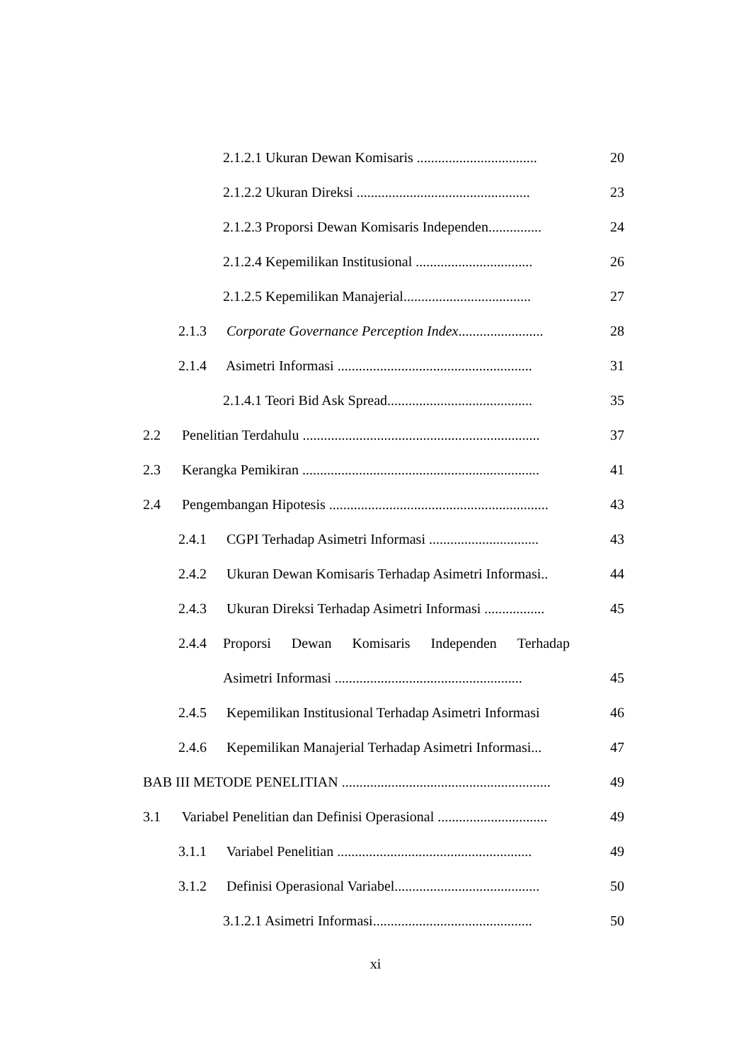2.1.2.1 Ukuran Dewan Komisaris ..................................
20
2.1.2.2 Ukuran Direksi .................................................
23
2.1.2.3 Proporsi Dewan Komisaris Independen...............
24
2.1.2.4 Kepemilikan Institusional .................................
26
2.1.2.5 Kepemilikan Manajerial....................................
27
2.1.3 Corporate Governance Perception Index........................
28
2.1.4 Asimetri Informasi .......................................................
31
2.1.4.1 Teori Bid Ask Spread.........................................
35
2.2 Penelitian Terdahulu ...................................................................
37
2.3 Kerangka Pemikiran ...................................................................
41
2.4 Pengembangan Hipotesis ..............................................................
43
2.4.1 CGPI Terhadap Asimetri Informasi ...............................
43
2.4.2 Ukuran Dewan Komisaris Terhadap Asimetri Informasi..
44
2.4.3 Ukuran Direksi Terhadap Asimetri Informasi .................
45
2.4.4 Proporsi Dewan Komisaris Independen Terhadap
Asimetri Informasi .....................................................
45
2.4.5 Kepemilikan Institusional Terhadap Asimetri Informasi
46
2.4.6 Kepemilikan Manajerial Terhadap Asimetri Informasi...
47
BAB III METODE PENELITIAN ...........................................................
49
3.1 Variabel Penelitian dan Definisi Operasional ...............................
49
3.1.1 Variabel Penelitian .......................................................
49
3.1.2 Definisi Operasional Variabel.........................................
50
3.1.2.1 Asimetri Informasi.............................................
50
xi